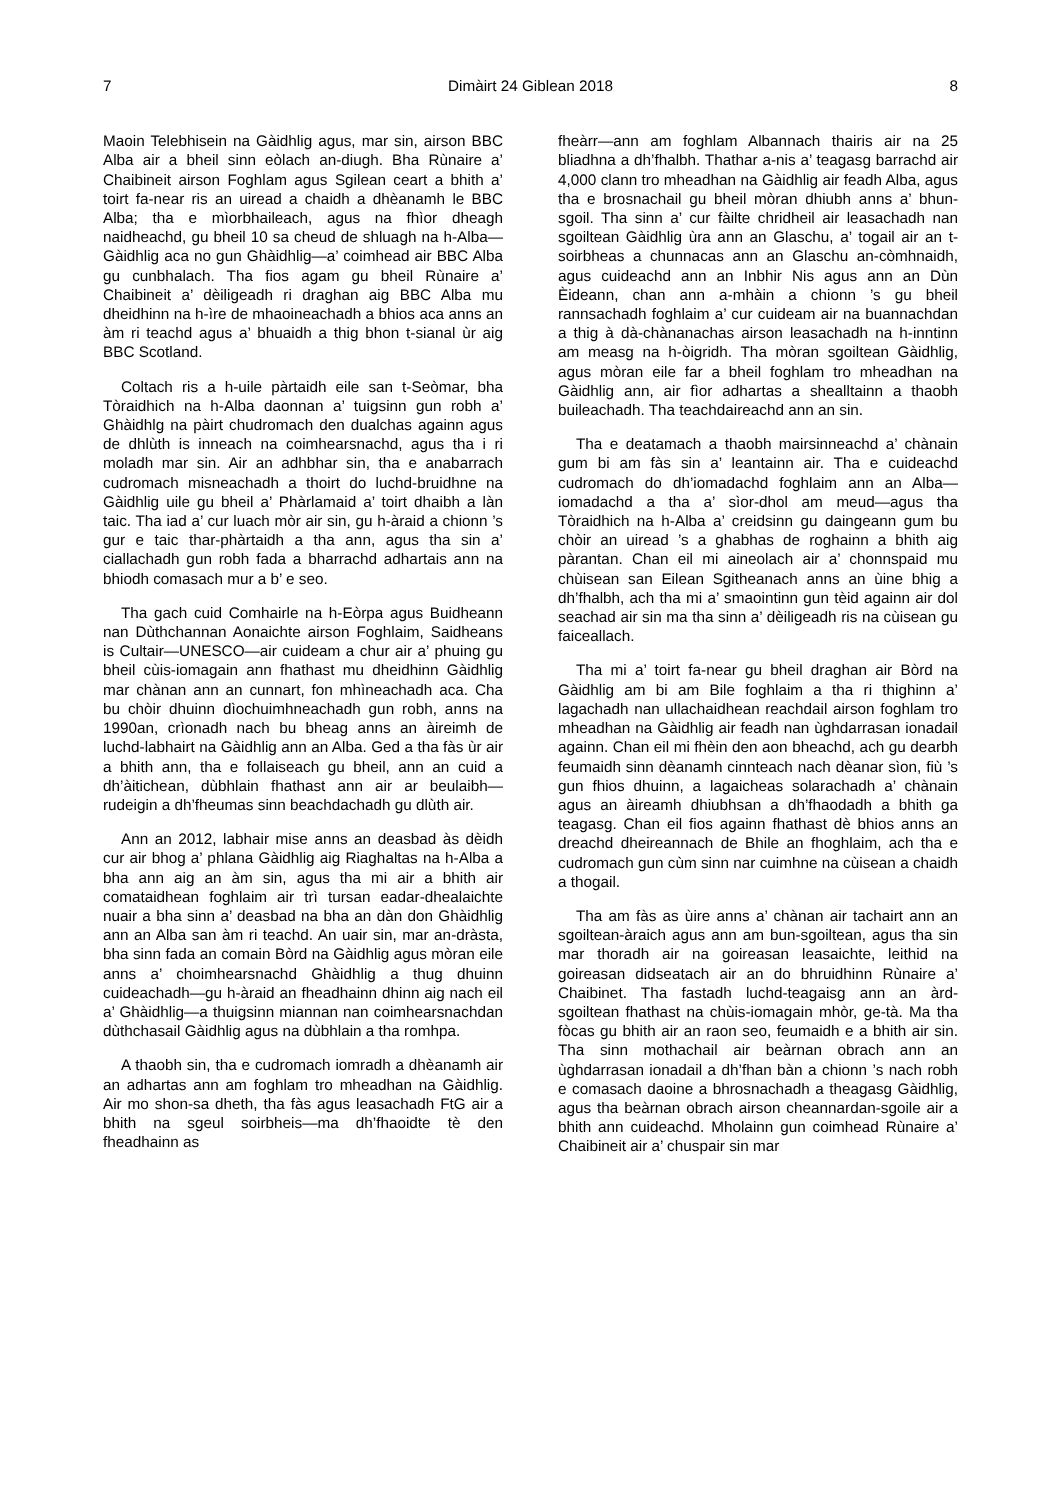7 Dimàirt 24 Giblean 2018 8
Maoin Telebhisein na Gàidhlig agus, mar sin, airson BBC Alba air a bheil sinn eòlach an-diugh. Bha Rùnaire a’ Chaibineit airson Foghlam agus Sgilean ceart a bhith a’ toirt fa-near ris an uiread a chaidh a dhèanamh le BBC Alba; tha e mìorbhaileach, agus na fhìor dheagh naidheachd, gu bheil 10 sa cheud de shluagh na h-Alba—Gàidhlig aca no gun Ghàidhlig—a’ coimhead air BBC Alba gu cunbhalach. Tha fios agam gu bheil Rùnaire a’ Chaibineit a’ dèiligeadh ri draghan aig BBC Alba mu dheidhinn na h-ìre de mhaoineachadh a bhios aca anns an àm ri teachd agus a’ bhuaidh a thig bhon t-sianal ùr aig BBC Scotland.
Coltach ris a h-uile pàrtaidh eile san t-Seòmar, bha Tòraidhich na h-Alba daonnan a’ tuigsinn gun robh a’ Ghàidhlg na pàirt chudromach den dualchas againn agus de dhlùth is inneach na coimhearsnachd, agus tha i ri moladh mar sin. Air an adhbhar sin, tha e anabarrach cudromach misneachadh a thoirt do luchd-bruidhne na Gàidhlig uile gu bheil a’ Phàrlamaid a’ toirt dhaibh a làn taic. Tha iad a’ cur luach mòr air sin, gu h-àraid a chionn ’s gur e taic thar-phàrtaidh a tha ann, agus tha sin a’ ciallachadh gun robh fada a bharrachd adhartais ann na bhiodh comasach mur a b’ e seo.
Tha gach cuid Comhairle na h-Eòrpa agus Buidheann nan Dùthchannan Aonaichte airson Foghlaim, Saidheans is Cultair—UNESCO—air cuideam a chur air a’ phuing gu bheil cùis-iomagain ann fhathast mu dheidhinn Gàidhlig mar chànan ann an cunnart, fon mhìneachadh aca. Cha bu chòir dhuinn dìochuimhneachadh gun robh, anns na 1990an, crìonadh nach bu bheag anns an àireimh de luchd-labhairt na Gàidhlig ann an Alba. Ged a tha fàs ùr air a bhith ann, tha e follaiseach gu bheil, ann an cuid a dh’àitichean, dùbhlain fhathast ann air ar beulaibh—rudeigin a dh’fheumas sinn beachdachadh gu dlùth air.
Ann an 2012, labhair mise anns an deasbad às dèidh cur air bhog a’ phlana Gàidhlig aig Riaghaltas na h-Alba a bha ann aig an àm sin, agus tha mi air a bhith air comataidhean foghlaim air trì tursan eadar-dhealaichte nuair a bha sinn a’ deasbad na bha an dàn don Ghàidhlig ann an Alba san àm ri teachd. An uair sin, mar an-dràsta, bha sinn fada an comain Bòrd na Gàidhlig agus mòran eile anns a’ choimhearsnachd Ghàidhlig a thug dhuinn cuideachadh—gu h-àraid an fheadhainn dhinn aig nach eil a’ Ghàidhlig—a thuigsinn miannan nan coimhearsnachdan dùthchasail Gàidhlig agus na dùbhlain a tha romhpa.
A thaobh sin, tha e cudromach iomradh a dhèanamh air an adhartas ann am foghlam tro mheadhan na Gàidhlig. Air mo shon-sa dheth, tha fàs agus leasachadh FtG air a bhith na sgeul soirbheis—ma dh’fhaoidte tè den fheadhainn as
fheàrr—ann am foghlam Albannach thairis air na 25 bliadhna a dh’fhalbh. Thathar a-nis a’ teagasg barrachd air 4,000 clann tro mheadhan na Gàidhlig air feadh Alba, agus tha e brosnachail gu bheil mòran dhiubh anns a’ bhun-sgoil. Tha sinn a’ cur fàilte chridheil air leasachadh nan sgoiltean Gàidhlig ùra ann an Glaschu, a’ togail air an t-soirbheas a chunnacas ann an Glaschu an-còmhnaidh, agus cuideachd ann an Inbhir Nis agus ann an Dùn Èideann, chan ann a-mhàin a chionn ’s gu bheil rannsachadh foghlaim a’ cur cuideam air na buannachdan a thig à dà-chànanachas airson leasachadh na h-inntinn am measg na h-òigridh. Tha mòran sgoiltean Gàidhlig, agus mòran eile far a bheil foghlam tro mheadhan na Gàidhlig ann, air fìor adhartas a shealltainn a thaobh buileachadh. Tha teachdaireachd ann an sin.
Tha e deatamach a thaobh mairsinneachd a’ chànain gum bi am fàs sin a’ leantainn air. Tha e cuideachd cudromach do dh’iomadachd foghlaim ann an Alba—iomadachd a tha a’ sìor-dhol am meud—agus tha Tòraidhich na h-Alba a’ creidsinn gu daingeann gum bu chòir an uiread ’s a ghabhas de roghainn a bhith aig pàrantan. Chan eil mi aineolach air a’ chonnspaid mu chùisean san Eilean Sgitheanach anns an ùine bhig a dh’fhalbh, ach tha mi a’ smaointinn gun tèid againn air dol seachad air sin ma tha sinn a’ dèiligeadh ris na cùisean gu faiceallach.
Tha mi a’ toirt fa-near gu bheil draghan air Bòrd na Gàidhlig am bi am Bile foghlaim a tha ri thighinn a’ lagachadh nan ullachaidhean reachdail airson foghlam tro mheadhan na Gàidhlig air feadh nan ùghdarrasan ionadail againn. Chan eil mi fhèin den aon bheachd, ach gu dearbh feumaidh sinn dèanamh cinnteach nach dèanar sìon, fiù ’s gun fhios dhuinn, a lagaicheas solarachadh a’ chànain agus an àireamh dhiubhsan a dh’fhaodadh a bhith ga teagasg. Chan eil fios againn fhathast dè bhios anns an dreachd dheireannach de Bhile an fhoghlaim, ach tha e cudromach gun cùm sinn nar cuimhne na cùisean a chaidh a thogail.
Tha am fàs as ùire anns a’ chànan air tachairt ann an sgoiltean-àraich agus ann am bun-sgoiltean, agus tha sin mar thoradh air na goireasan leasaichte, leithid na goireasan didseatach air an do bhruidhinn Rùnaire a’ Chaibinet. Tha fastadh luchd-teagaisg ann an àrd-sgoiltean fhathast na chùis-iomagain mhòr, ge-tà. Ma tha fòcas gu bhith air an raon seo, feumaidh e a bhith air sin. Tha sinn mothachail air beàrnan obrach ann an ùghdarrasan ionadail a dh’fhan bàn a chionn ’s nach robh e comasach daoine a bhrosnachadh a theagasg Gàidhlig, agus tha beàrnan obrach airson cheannardan-sgoile air a bhith ann cuideachd. Mholainn gun coimhead Rùnaire a’ Chaibineit air a’ chuspair sin mar